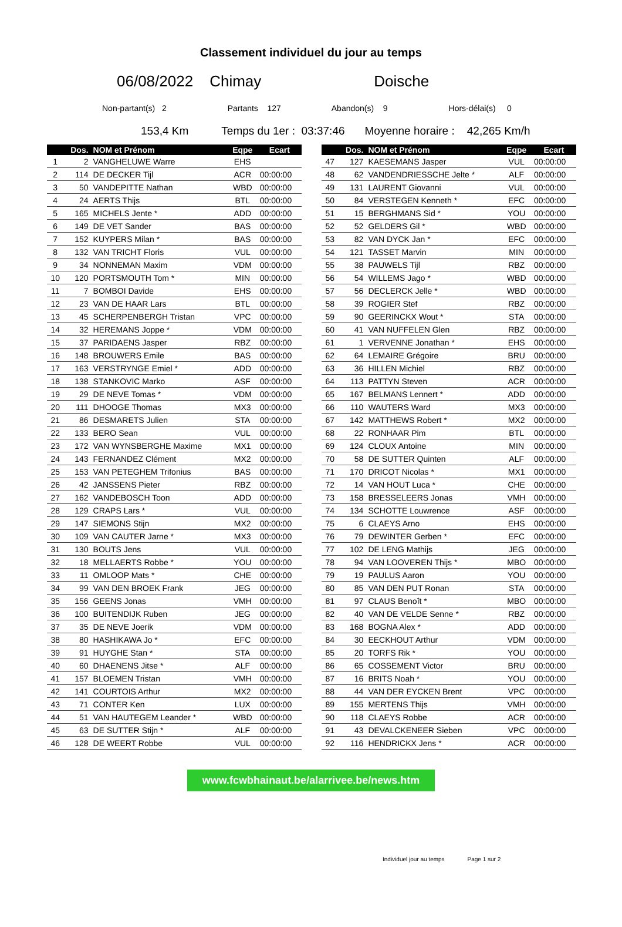Classement individuel du jour au temps
06/08/2022 Chimay Doische
Non-partant(s) 2 Partants 127 Abandon(s) 9 Hors-délai(s) 0
153,4 Km Temps du 1er : 03:37:46 Moyenne horaire : 42,265 Km/h
| | Dos. | NOM et Prénom | Eqpe | Ecart |
| --- | --- | --- | --- | --- |
| 1 | 2 | VANGHELUWE Warre | EHS | |
| 2 | 114 | DE DECKER Tijl | ACR | 00:00:00 |
| 3 | 50 | VANDEPITTE Nathan | WBD | 00:00:00 |
| 4 | 24 | AERTS Thijs | BTL | 00:00:00 |
| 5 | 165 | MICHELS Jente * | ADD | 00:00:00 |
| 6 | 149 | DE VET Sander | BAS | 00:00:00 |
| 7 | 152 | KUYPERS Milan * | BAS | 00:00:00 |
| 8 | 132 | VAN TRICHT Floris | VUL | 00:00:00 |
| 9 | 34 | NONNEMAN Maxim | VDM | 00:00:00 |
| 10 | 120 | PORTSMOUTH Tom * | MIN | 00:00:00 |
| 11 | 7 | BOMBOI Davide | EHS | 00:00:00 |
| 12 | 23 | VAN DE HAAR Lars | BTL | 00:00:00 |
| 13 | 45 | SCHERPENBERGH Tristan | VPC | 00:00:00 |
| 14 | 32 | HEREMANS Joppe * | VDM | 00:00:00 |
| 15 | 37 | PARIDAENS Jasper | RBZ | 00:00:00 |
| 16 | 148 | BROUWERS Emile | BAS | 00:00:00 |
| 17 | 163 | VERSTRYNGE Emiel * | ADD | 00:00:00 |
| 18 | 138 | STANKOVIC Marko | ASF | 00:00:00 |
| 19 | 29 | DE NEVE Tomas * | VDM | 00:00:00 |
| 20 | 111 | DHOOGE Thomas | MX3 | 00:00:00 |
| 21 | 86 | DESMARETS Julien | STA | 00:00:00 |
| 22 | 133 | BERO Sean | VUL | 00:00:00 |
| 23 | 172 | VAN WYNSBERGHE Maxime | MX1 | 00:00:00 |
| 24 | 143 | FERNANDEZ Clément | MX2 | 00:00:00 |
| 25 | 153 | VAN PETEGHEM Trifonius | BAS | 00:00:00 |
| 26 | 42 | JANSSENS Pieter | RBZ | 00:00:00 |
| 27 | 162 | VANDEBOSCH Toon | ADD | 00:00:00 |
| 28 | 129 | CRAPS Lars * | VUL | 00:00:00 |
| 29 | 147 | SIEMONS Stijn | MX2 | 00:00:00 |
| 30 | 109 | VAN CAUTER Jarne * | MX3 | 00:00:00 |
| 31 | 130 | BOUTS Jens | VUL | 00:00:00 |
| 32 | 18 | MELLAERTS Robbe * | YOU | 00:00:00 |
| 33 | 11 | OMLOOP Mats * | CHE | 00:00:00 |
| 34 | 99 | VAN DEN BROEK Frank | JEG | 00:00:00 |
| 35 | 156 | GEENS Jonas | VMH | 00:00:00 |
| 36 | 100 | BUITENDIJK Ruben | JEG | 00:00:00 |
| 37 | 35 | DE NEVE Joerik | VDM | 00:00:00 |
| 38 | 80 | HASHIKAWA Jo * | EFC | 00:00:00 |
| 39 | 91 | HUYGHE Stan * | STA | 00:00:00 |
| 40 | 60 | DHAENENS Jitse * | ALF | 00:00:00 |
| 41 | 157 | BLOEMEN Tristan | VMH | 00:00:00 |
| 42 | 141 | COURTOIS Arthur | MX2 | 00:00:00 |
| 43 | 71 | CONTER Ken | LUX | 00:00:00 |
| 44 | 51 | VAN HAUTEGEM Leander * | WBD | 00:00:00 |
| 45 | 63 | DE SUTTER Stijn * | ALF | 00:00:00 |
| 46 | 128 | DE WEERT Robbe | VUL | 00:00:00 |
| | Dos. | NOM et Prénom | Eqpe | Ecart |
| --- | --- | --- | --- | --- |
| 47 | 127 | KAESEMANS Jasper | VUL | 00:00:00 |
| 48 | 62 | VANDENDRIESSCHE Jelte * | ALF | 00:00:00 |
| 49 | 131 | LAURENT Giovanni | VUL | 00:00:00 |
| 50 | 84 | VERSTEGEN Kenneth * | EFC | 00:00:00 |
| 51 | 15 | BERGHMANS Sid * | YOU | 00:00:00 |
| 52 | 52 | GELDERS Gil * | WBD | 00:00:00 |
| 53 | 82 | VAN DYCK Jan * | EFC | 00:00:00 |
| 54 | 121 | TASSET Marvin | MIN | 00:00:00 |
| 55 | 38 | PAUWELS Tijl | RBZ | 00:00:00 |
| 56 | 54 | WILLEMS Jago * | WBD | 00:00:00 |
| 57 | 56 | DECLERCK Jelle * | WBD | 00:00:00 |
| 58 | 39 | ROGIER Stef | RBZ | 00:00:00 |
| 59 | 90 | GEERINCKX Wout * | STA | 00:00:00 |
| 60 | 41 | VAN NUFFELEN Glen | RBZ | 00:00:00 |
| 61 | 1 | VERVENNE Jonathan * | EHS | 00:00:00 |
| 62 | 64 | LEMAIRE Grégoire | BRU | 00:00:00 |
| 63 | 36 | HILLEN Michiel | RBZ | 00:00:00 |
| 64 | 113 | PATTYN Steven | ACR | 00:00:00 |
| 65 | 167 | BELMANS Lennert * | ADD | 00:00:00 |
| 66 | 110 | WAUTERS Ward | MX3 | 00:00:00 |
| 67 | 142 | MATTHEWS Robert * | MX2 | 00:00:00 |
| 68 | 22 | RONHAAR Pim | BTL | 00:00:00 |
| 69 | 124 | CLOUX Antoine | MIN | 00:00:00 |
| 70 | 58 | DE SUTTER Quinten | ALF | 00:00:00 |
| 71 | 170 | DRICOT Nicolas * | MX1 | 00:00:00 |
| 72 | 14 | VAN HOUT Luca * | CHE | 00:00:00 |
| 73 | 158 | BRESSELEERS Jonas | VMH | 00:00:00 |
| 74 | 134 | SCHOTTE Louwrence | ASF | 00:00:00 |
| 75 | 6 | CLAEYS Arno | EHS | 00:00:00 |
| 76 | 79 | DEWINTER Gerben * | EFC | 00:00:00 |
| 77 | 102 | DE LENG Mathijs | JEG | 00:00:00 |
| 78 | 94 | VAN LOOVEREN Thijs * | MBO | 00:00:00 |
| 79 | 19 | PAULUS Aaron | YOU | 00:00:00 |
| 80 | 85 | VAN DEN PUT Ronan | STA | 00:00:00 |
| 81 | 97 | CLAUS Benoît * | MBO | 00:00:00 |
| 82 | 40 | VAN DE VELDE Senne * | RBZ | 00:00:00 |
| 83 | 168 | BOGNA Alex * | ADD | 00:00:00 |
| 84 | 30 | EECKHOUT Arthur | VDM | 00:00:00 |
| 85 | 20 | TORFS Rik * | YOU | 00:00:00 |
| 86 | 65 | COSSEMENT Victor | BRU | 00:00:00 |
| 87 | 16 | BRITS Noah * | YOU | 00:00:00 |
| 88 | 44 | VAN DER EYCKEN Brent | VPC | 00:00:00 |
| 89 | 155 | MERTENS Thijs | VMH | 00:00:00 |
| 90 | 118 | CLAEYS Robbe | ACR | 00:00:00 |
| 91 | 43 | DEVALCKENEER Sieben | VPC | 00:00:00 |
| 92 | 116 | HENDRICKX Jens * | ACR | 00:00:00 |
www.fcwbhainaut.be/alarrivee.be/news.htm
Individuel jour au temps Page 1 sur 2